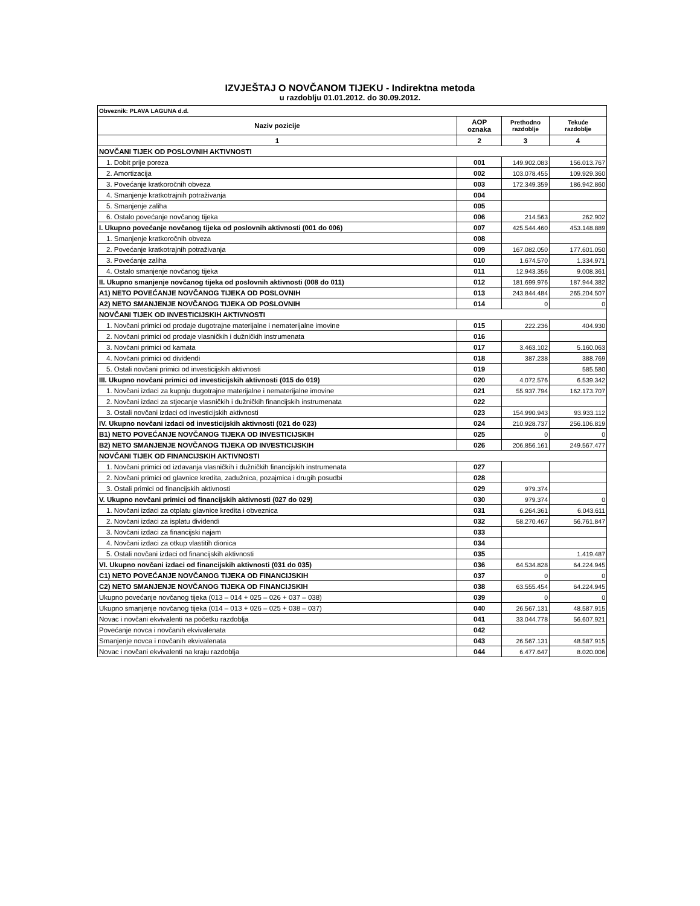IZVJEŠTAJ O NOVČANOM TIJEKU - Indirektna metoda
u razdoblju 01.01.2012. do 30.09.2012.
| Obveznik: PLAVA LAGUNA d.d. | | | |
| Naziv pozicije | AOP oznaka | Prethodno razdoblje | Tekuće razdoblje |
| 1 | 2 | 3 | 4 |
| NOVČANI TIJEK OD POSLOVNIH AKTIVNOSTI | | | |
| 1. Dobit prije poreza | 001 | 149.902.083 | 156.013.767 |
| 2. Amortizacija | 002 | 103.078.455 | 109.929.360 |
| 3. Povećanje kratkoročnih obveza | 003 | 172.349.359 | 186.942.860 |
| 4. Smanjenje kratkotrajnih potraživanja | 004 | | |
| 5. Smanjenje zaliha | 005 | | |
| 6. Ostalo povećanje novčanog tijeka | 006 | 214.563 | 262.902 |
| I. Ukupno povećanje novčanog tijeka od poslovnih aktivnosti (001 do 006) | 007 | 425.544.460 | 453.148.889 |
| 1. Smanjenje kratkoročnih obveza | 008 | | |
| 2. Povećanje kratkotrajnih potraživanja | 009 | 167.082.050 | 177.601.050 |
| 3. Povećanje zaliha | 010 | 1.674.570 | 1.334.971 |
| 4. Ostalo smanjenje novčanog tijeka | 011 | 12.943.356 | 9.008.361 |
| II. Ukupno smanjenje novčanog tijeka od poslovnih aktivnosti (008 do 011) | 012 | 181.699.976 | 187.944.382 |
| A1) NETO POVEĆANJE NOVČANOG TIJEKA OD POSLOVNIH | 013 | 243.844.484 | 265.204.507 |
| A2) NETO SMANJENJE NOVČANOG TIJEKA OD POSLOVNIH | 014 | 0 | 0 |
| NOVČANI TIJEK OD INVESTICIJSKIH AKTIVNOSTI | | | |
| 1. Novčani primici od prodaje dugotrajne materijalne i nematerijalne imovine | 015 | 222.236 | 404.930 |
| 2. Novčani primici od prodaje vlasničkih i dužničkih instrumenata | 016 | | |
| 3. Novčani primici od kamata | 017 | 3.463.102 | 5.160.063 |
| 4. Novčani primici od dividendi | 018 | 387.238 | 388.769 |
| 5. Ostali novčani primici od investicijskih aktivnosti | 019 | | 585.580 |
| III. Ukupno novčani primici od investicijskih aktivnosti (015 do 019) | 020 | 4.072.576 | 6.539.342 |
| 1. Novčani izdaci za kupnju dugotrajne materijalne i nematerijalne imovine | 021 | 55.937.794 | 162.173.707 |
| 2. Novčani izdaci za stjecanje vlasničkih i dužničkih financijskih instrumenata | 022 | | |
| 3. Ostali novčani izdaci od investicijskih aktivnosti | 023 | 154.990.943 | 93.933.112 |
| IV. Ukupno novčani izdaci od investicijskih aktivnosti (021 do 023) | 024 | 210.928.737 | 256.106.819 |
| B1) NETO POVEĆANJE NOVČANOG TIJEKA OD INVESTICIJSKIH | 025 | 0 | 0 |
| B2) NETO SMANJENJE NOVČANOG TIJEKA OD INVESTICIJSKIH | 026 | 206.856.161 | 249.567.477 |
| NOVČANI TIJEK OD FINANCIJSKIH AKTIVNOSTI | | | |
| 1. Novčani primici od izdavanja vlasničkih i dužničkih financijskih instrumenata | 027 | | |
| 2. Novčani primici od glavnice kredita, zadužnica, pozajmica i drugih posudbi | 028 | | |
| 3. Ostali primici od financijskih aktivnosti | 029 | 979.374 | |
| V. Ukupno novčani primici od financijskih aktivnosti (027 do 029) | 030 | 979.374 | 0 |
| 1. Novčani izdaci za otplatu glavnice kredita i obveznica | 031 | 6.264.361 | 6.043.611 |
| 2. Novčani izdaci za isplatu dividendi | 032 | 58.270.467 | 56.761.847 |
| 3. Novčani izdaci za financijski najam | 033 | | |
| 4. Novčani izdaci za otkup vlastitih dionica | 034 | | |
| 5. Ostali novčani izdaci od financijskih aktivnosti | 035 | | 1.419.487 |
| VI. Ukupno novčani izdaci od financijskih aktivnosti (031 do 035) | 036 | 64.534.828 | 64.224.945 |
| C1) NETO POVEĆANJE NOVČANOG TIJEKA OD FINANCIJSKIH | 037 | 0 | 0 |
| C2) NETO SMANJENJE NOVČANOG TIJEKA OD FINANCIJSKIH | 038 | 63.555.454 | 64.224.945 |
| Ukupno povećanje novčanog tijeka (013 – 014 + 025 – 026 + 037 – 038) | 039 | 0 | 0 |
| Ukupno smanjenje novčanog tijeka (014 – 013 + 026 – 025 + 038 – 037) | 040 | 26.567.131 | 48.587.915 |
| Novac i novčani ekvivalenti na početku razdoblja | 041 | 33.044.778 | 56.607.921 |
| Povećanje novca i novčanih ekvivalenata | 042 | | |
| Smanjenje novca i novčanih ekvivalenata | 043 | 26.567.131 | 48.587.915 |
| Novac i novčani ekvivalenti na kraju razdoblja | 044 | 6.477.647 | 8.020.006 |